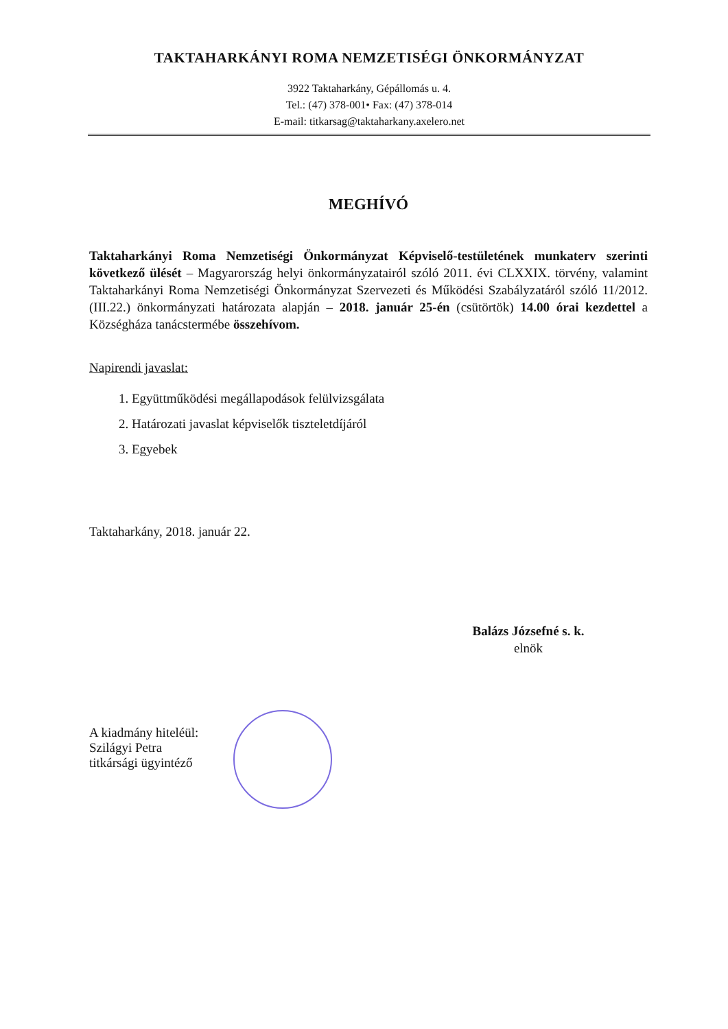TAKTAHARKÁNYI ROMA NEMZETISÉGI ÖNKORMÁNYZAT
3922 Taktaharkány, Gépállomás u. 4.
Tel.: (47) 378-001• Fax: (47) 378-014
E-mail: titkarsag@taktaharkany.axelero.net
MEGHÍVÓ
Taktaharkányi Roma Nemzetiségi Önkormányzat Képviselő-testületének munkaterv szerinti következő ülését – Magyarország helyi önkormányzatairól szóló 2011. évi CLXXIX. törvény, valamint Taktaharkányi Roma Nemzetiségi Önkormányzat Szervezeti és Működési Szabályzatáról szóló 11/2012. (III.22.) önkormányzati határozata alapján – 2018. január 25-én (csütörtök) 14.00 órai kezdettel a Községháza tanácstermébe összehívom.
Napirendi javaslat:
1. Együttműködési megállapodások felülvizsgálata
2. Határozati javaslat képviselők tiszteletdíjáról
3. Egyebek
Taktaharkány, 2018. január 22.
Balázs Józsefné s. k.
elnök
A kiadmány hiteléül:
Szilágyi Petra
titkársági ügyintéző